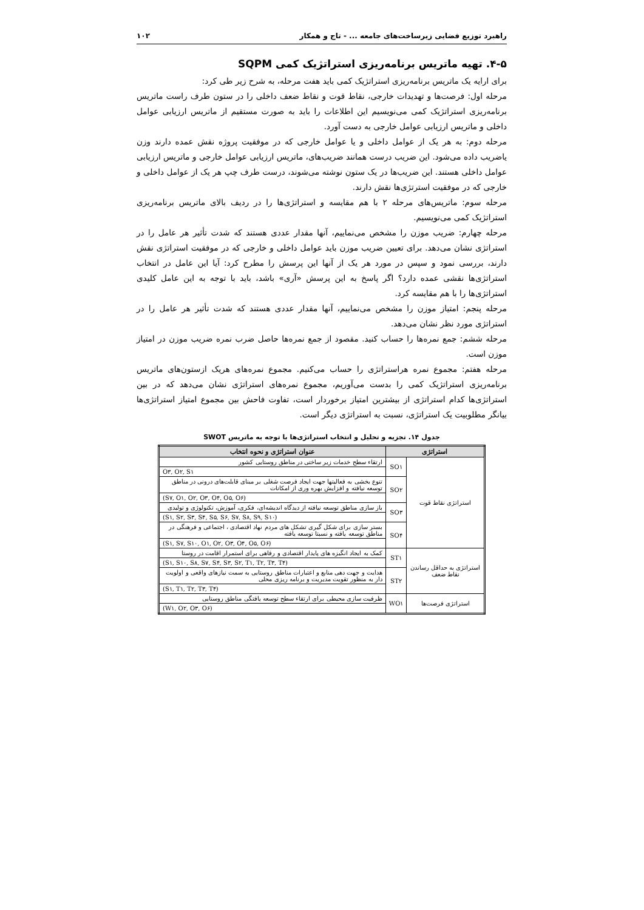راهبرد توزیع فضایی زیرساخت‌های جامعه ... - تاج و همکار ۱۰۲
۴-۵. تهیه ماتریس برنامه‌ریزی استراتژیک کمی SQPM
برای ارایه یک ماتریس برنامه‌ریزی استراتژیک کمی باید هفت مرحله، به شرح زیر طی کرد:
مرحله اول: فرصت‌ها و تهدیدات خارجی، نقاط قوت و نقاط ضعف داخلی را در ستون طرف راست ماتریس برنامه‌ریزی استراتژیک کمی می‌نویسیم این اطلاعات را باید به صورت مستقیم از ماتریس ارزیابی عوامل داخلی و ماتریس ارزیابی عوامل خارجی به دست آورد.
مرحله دوم: به هر یک از عوامل داخلی و یا عوامل خارجی که در موفقیت پروژه نقش عمده دارند وزن یاضریب داده می‌شود. این ضریب درست همانند ضریب‌های، ماتریس ارزیابی عوامل خارجی و ماتریس ارزیابی عوامل داخلی هستند. این ضریب‌ها در یک ستون نوشته می‌شوند، درست طرف چپ هر یک از عوامل داخلی و خارجی که در موفقیت استرتژی‌ها نقش دارند.
مرحله سوم: ماتریس‌های مرحله ۲ با هم مقایسه و استراتژی‌ها را در ردیف بالای ماتریس برنامه‌ریزی استراتژیک کمی می‌نویسیم.
مرحله چهارم: ضریب موزن را مشخص می‌نماییم، آنها مقدار عددی هستند که شدت تأثیر هر عامل را در استراتژی نشان می‌دهد. برای تعیین ضریب موزن باید عوامل داخلی و خارجی که در موفقیت استراتژی نقش دارند، بررسی نمود و سپس در مورد هر یک از آنها این پرسش را مطرح کرد: آیا این عامل در انتخاب استراتژی‌ها نقشی عمده دارد؟ اگر پاسخ به این پرسش «آری» باشد، باید با توجه به این عامل کلیدی استراتژی‌ها را با هم مقایسه کرد.
مرحله پنجم: امتیاز موزن را مشخص می‌نماییم، آنها مقدار عددی هستند که شدت تأثیر هر عامل را در استراتژی مورد نظر نشان می‌دهد.
مرحله ششم: جمع نمره‌ها را حساب کنید. مقصود از جمع نمره‌ها حاصل ضرب نمره ضریب موزن در امتیاز موزن است.
مرحله هفتم: مجموع نمره هراستراتژی را حساب می‌کنیم. مجموع نمره‌های هریک ازستون‌های ماتریس برنامه‌ریزی استراتژیک کمی را بدست می‌آوریم، مجموع نمره‌های استراتژی نشان می‌دهد که در بین استراتژی‌ها کدام استراتژی از بیشترین امتیاز برخوردار است، تفاوت فاحش بین مجموع امتیاز استراتژی‌ها بیانگر مطلوبیت یک استراتژی، نسبت به استراتژی دیگر است.
جدول ۱۴. تجزیه و تحلیل و انتخاب استراتژی‌ها با توجه به ماتریس SWOT
| استراتژی | | عنوان استراتژی و نحوه انتخاب |
| --- | --- | --- |
| استراتژی نقاط قوت | SO۱ | ارتقاء سطح خدمات زیر ساختی در مناطق روستایی کشور |
| | | O۳, O۲, S۱ |
| | SO۲ | تنوع بخشی به فعالیتها جهت ایجاد فرصت شغلی بر مبنای قابلت‌های درونی در مناطق توسعه نیافته و افزایش بهره وری از امکانات |
| | | (S۷, O۱, O۲, O۳, O۴, O۵, O۶) |
| | SO۳ | باز سازی مناطق توسعه نیافته از دیدگاه اندیشه‌ای، فکری، آموزش، تکنولوژی و تولیدی |
| | | (S۱, S۲, S۳, S۴, S۵, S۶, S۷, S۸, S۹, S۱۰) |
| | SO۴ | بستر سازی برای شکل گیری تشکل های مردم نهاد اقتصادی ، اجتماعی و فرهنگی در مناطق توسعه یافته و نسبتا توسعه یافته |
| | | (S۱, S۷, S۱۰, O۱, O۲, O۳, O۴, O۵, O۶) |
| استراتژی به حداقل رساندن نقاط ضعف | ST۱ | کمک به ایجاد انگیزه های پایدار اقتصادی و رفاهی برای استمرار اقامت در روستا |
| | | (S۱, S۱۰, S۸, S۷, S۴, S۳, S۲, T۱, T۲, T۳, T۴) |
| | ST۲ | هدایت و جهت دهی منابع و اعتبارات مناطق روستایی به سمت نیازهای واقعی و اولویت دار به منظور تقویت مدیریت و برنامه ریزی محلی |
| | | (S۱, T۱, T۲, T۳, T۴) |
| استراتژی فرصت‌ها | WO۱ | ظرفیت سازی محیطی برای ارتقاء سطح توسعه یافتگی مناطق روستایی |
| | | (W۱, O۲, O۳, O۶) |